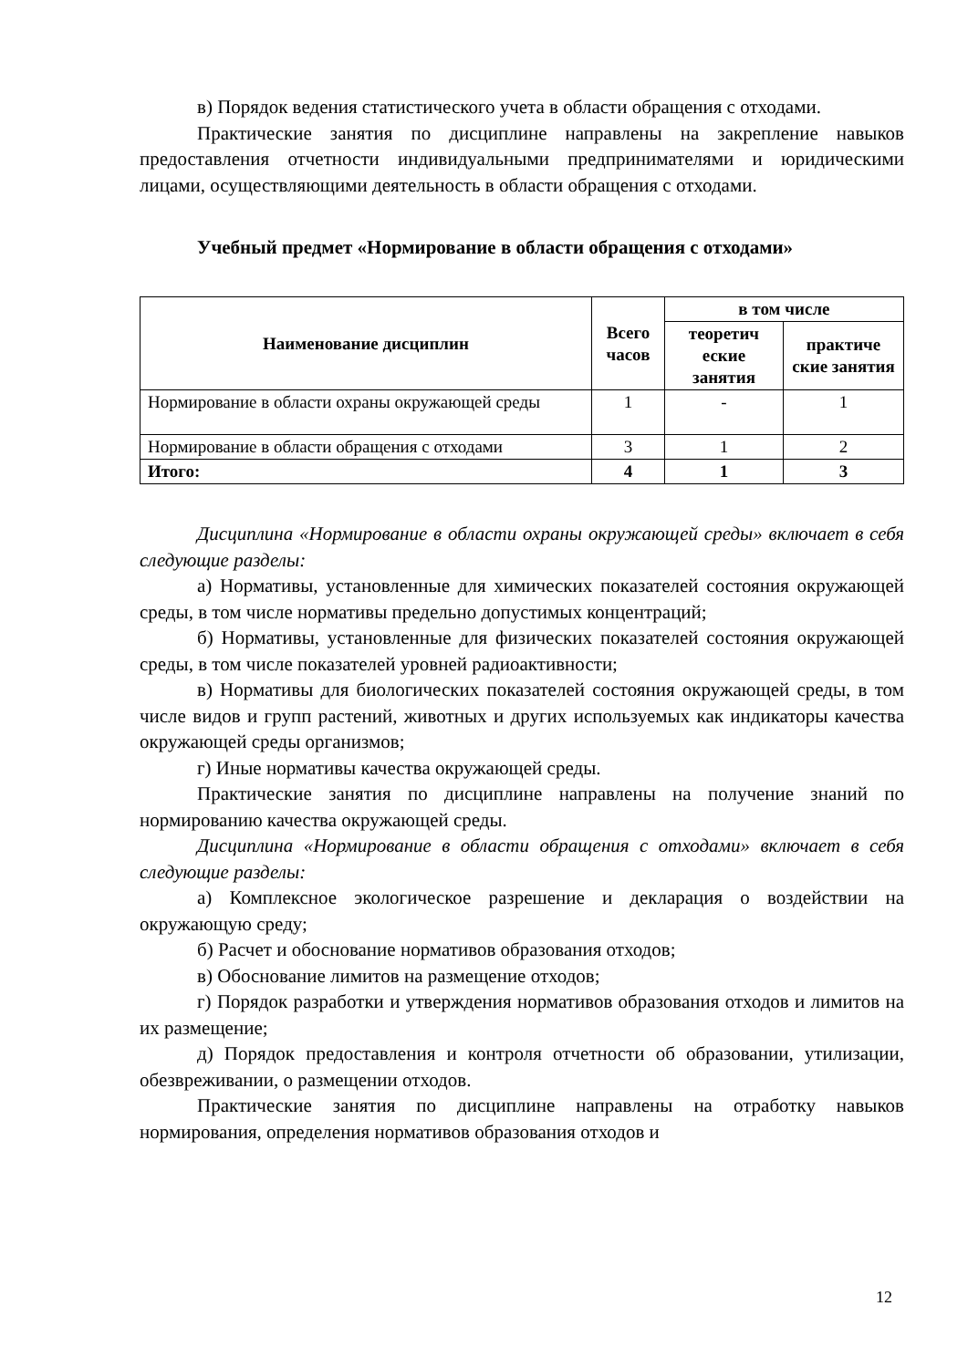в) Порядок ведения статистического учета в области обращения с отходами.
Практические занятия по дисциплине направлены на закрепление навыков предоставления отчетности индивидуальными предпринимателями и юридическими лицами, осуществляющими деятельность в области обращения с отходами.
Учебный предмет «Нормирование в области обращения с отходами»
| Наименование дисциплин | Всего часов | в том числе | |
| --- | --- | --- | --- |
| | | теоретич еские занятия | практиче ские занятия |
| Нормирование в области охраны окружающей среды | 1 | - | 1 |
| Нормирование в области обращения с отходами | 3 | 1 | 2 |
| Итого: | 4 | 1 | 3 |
Дисциплина «Нормирование в области охраны окружающей среды» включает в себя следующие разделы:
а) Нормативы, установленные для химических показателей состояния окружающей среды, в том числе нормативы предельно допустимых концентраций;
б) Нормативы, установленные для физических показателей состояния окружающей среды, в том числе показателей уровней радиоактивности;
в) Нормативы для биологических показателей состояния окружающей среды, в том числе видов и групп растений, животных и других используемых как индикаторы качества окружающей среды организмов;
г) Иные нормативы качества окружающей среды.
Практические занятия по дисциплине направлены на получение знаний по нормированию качества окружающей среды.
Дисциплина «Нормирование в области обращения с отходами» включает в себя следующие разделы:
а) Комплексное экологическое разрешение и декларация о воздействии на окружающую среду;
б) Расчет и обоснование нормативов образования отходов;
в) Обоснование лимитов на размещение отходов;
г) Порядок разработки и утверждения нормативов образования отходов и лимитов на их размещение;
д) Порядок предоставления и контроля отчетности об образовании, утилизации, обезвреживании, о размещении отходов.
Практические занятия по дисциплине направлены на отработку навыков нормирования, определения нормативов образования отходов и
12